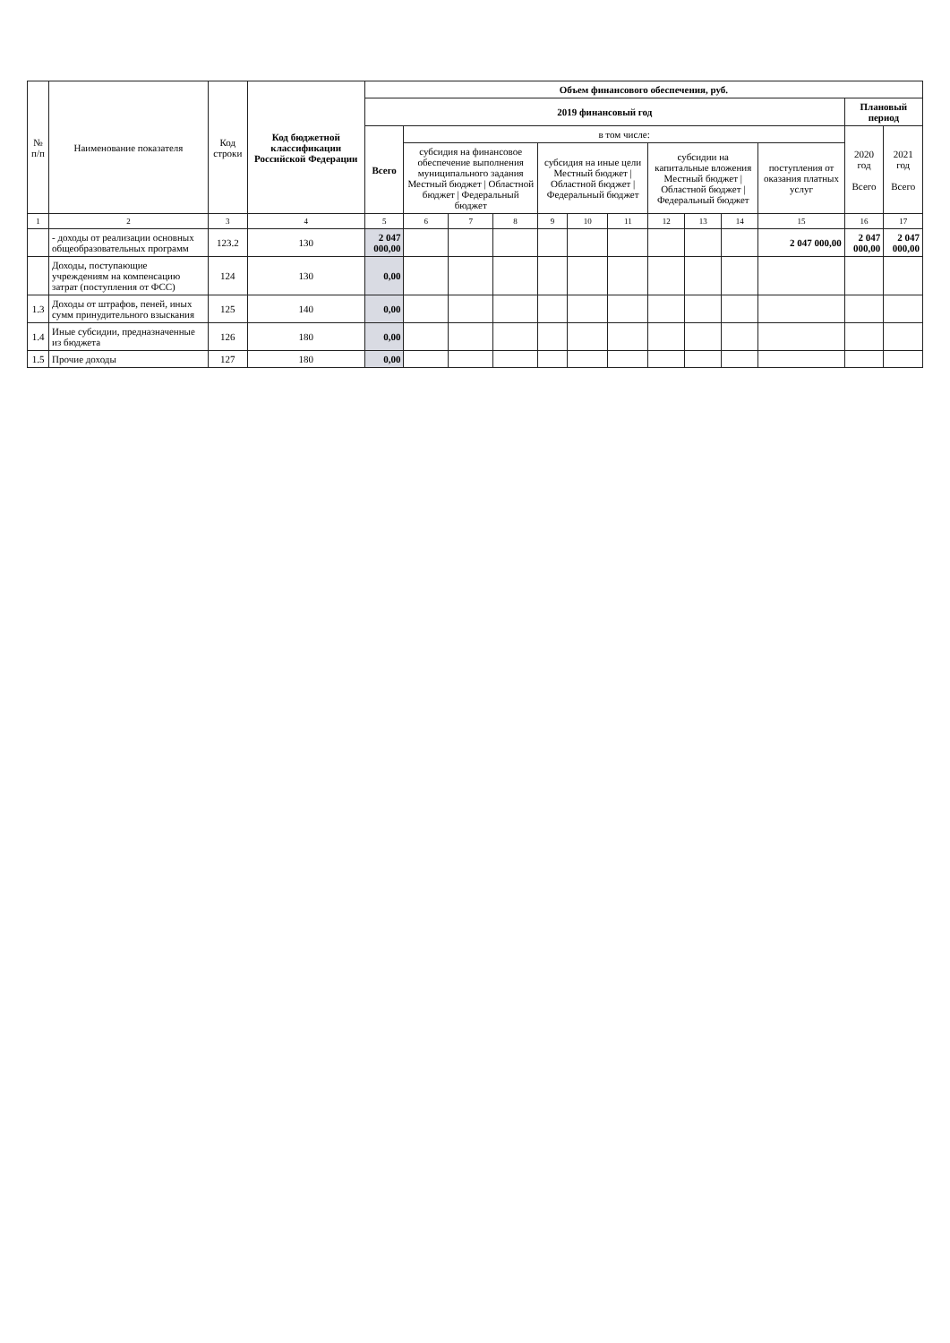| № п/п | Наименование показателя | Код строки | Код бюджетной классификации Российской Федерации | Объем финансового обеспечения, руб. | | | | | | | | | | | | |
| --- | --- | --- | --- | --- | --- | --- | --- | --- | --- | --- | --- | --- | --- | --- | --- | --- |
| | | | | 2019 финансовый год | | | | | | | | | | | Плановый период | |
| | | | | Всего | в том числе: | | | | | | | | | | 2020 год Всего | 2021 год Всего |
| | | | | | субсидия на финансовое обеспечение выполнения муниципального задания Местный бюджет / Областной бюджет / Федеральный бюджет | | | субсидия на иные цели Местный бюджет / Областной бюджет / Федеральный бюджет | | | субсидии на капитальные вложения Местный бюджет / Областной бюджет / Федеральный бюджет | | | поступления от оказания платных услуг | | |
| 1 | 2 | 3 | 4 | 5 | 6 | 7 | 8 | 9 | 10 | 11 | 12 | 13 | 14 | 15 | 16 | 17 |
| | - доходы от реализации основных общеобразовательных программ | 123.2 | 130 | 2 047 000,00 | | | | | | | | | | 2 047 000,00 | 2 047 000,00 | 2 047 000,00 |
| | Доходы, поступающие учреждениям на компенсацию затрат (поступления от ФСС) | 124 | 130 | 0,00 | | | | | | | | | | | | |
| 1.3 | Доходы от штрафов, пеней, иных сумм принудительного взыскания | 125 | 140 | 0,00 | | | | | | | | | | | | |
| 1.4 | Иные субсидии, предназначенные из бюджета | 126 | 180 | 0,00 | | | | | | | | | | | | |
| 1.5 | Прочие доходы | 127 | 180 | 0,00 | | | | | | | | | | | | |